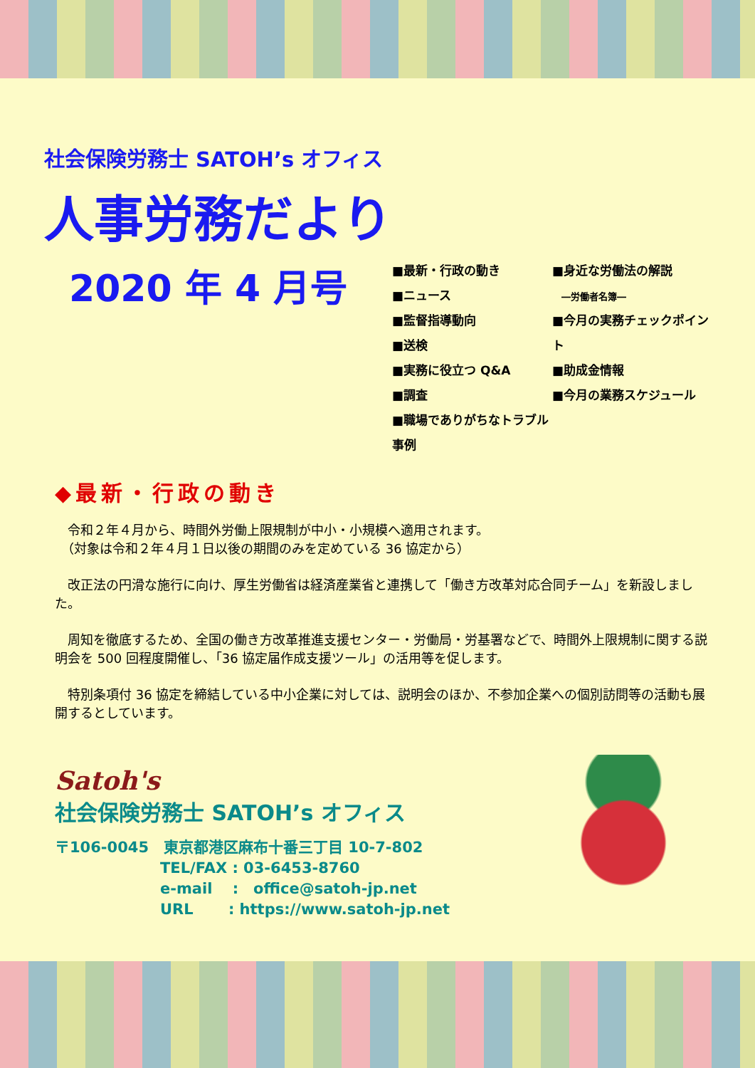社会保険労務士 SATOH’s オフィス
人事労務だより
2020 年 4 月号
■最新・行政の動き
■ニュース
■監督指導動向
■送検
■実務に役立つ Q&A
■調査
■職場でありがちなトラブル事例
■身近な労働法の解説
　―労働者名簿―
■今月の実務チェックポイント
■助成金情報
■今月の業務スケジュール
◆最新・行政の動き
　令和２年４月から、時間外労働上限規制が中小・小規模へ適用されます。
　（対象は令和２年４月１日以後の期間のみを定めている 36 協定から）
　改正法の円滑な施行に向け、厚生労働省は経済産業省と連携して「働き方改革対応合同チーム」を新設しました。
　周知を徹底するため、全国の働き方改革推進支援センター・労働局・労基署などで、時間外上限規制に関する説明会を 500 回程度開催し、「36 協定届作成支援ツール」の活用等を促します。
　特別条項付 36 協定を締結している中小企業に対しては、説明会のほか、不参加企業への個別訪問等の活動も展開するとしています。
Satoh's
社会保険労務士 SATOH’s オフィス
〒106-0045　東京都港区麻布十番三丁目 10-7-802
TEL/FAX : 03-6453-8760
e-mail　 :　office@satoh-jp.net
URL　　 : https://www.satoh-jp.net